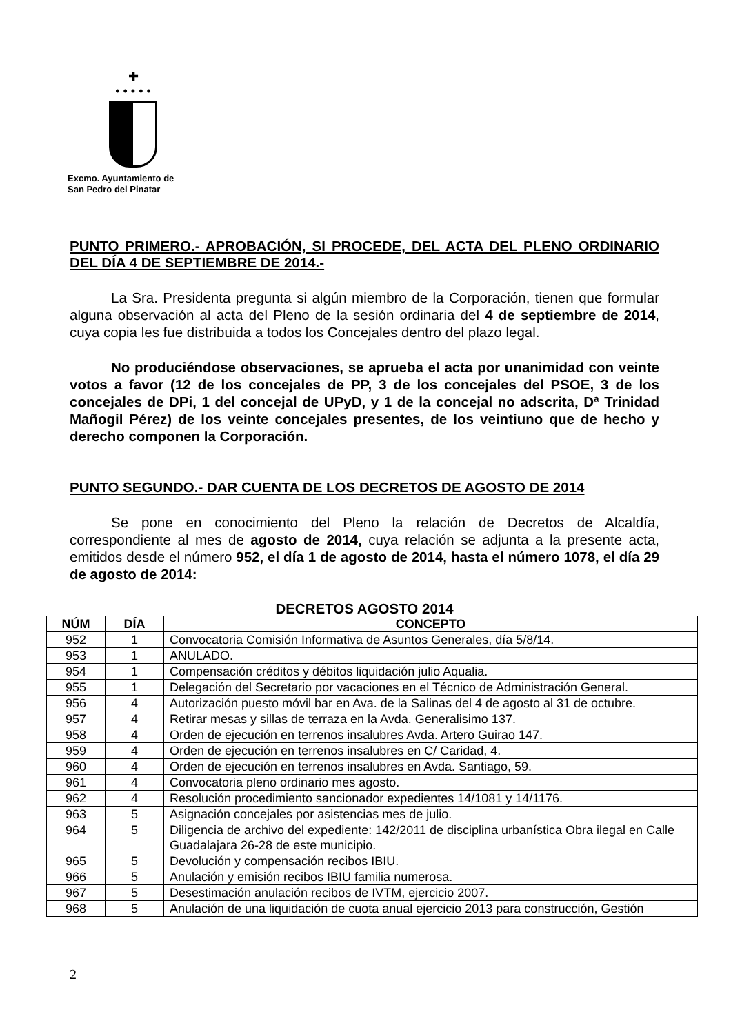✚
• • • • •
Excmo. Ayuntamiento de
San Pedro del Pinatar
PUNTO PRIMERO.- APROBACIÓN, SI PROCEDE, DEL ACTA DEL PLENO ORDINARIO DEL DÍA 4 DE SEPTIEMBRE DE 2014.-
La Sra. Presidenta pregunta si algún miembro de la Corporación, tienen que formular alguna observación al acta del Pleno de la sesión ordinaria del 4 de septiembre de 2014, cuya copia les fue distribuida a todos los Concejales dentro del plazo legal.
No produciéndose observaciones, se aprueba el acta por unanimidad con veinte votos a favor (12 de los concejales de PP, 3 de los concejales del PSOE, 3 de los concejales de DPi, 1 del concejal de UPyD, y 1 de la concejal no adscrita, Dª Trinidad Mañogil Pérez) de los veinte concejales presentes, de los veintiuno que de hecho y derecho componen la Corporación.
PUNTO SEGUNDO.- DAR CUENTA DE LOS DECRETOS DE AGOSTO DE 2014
Se pone en conocimiento del Pleno la relación de Decretos de Alcaldía, correspondiente al mes de agosto de 2014, cuya relación se adjunta a la presente acta, emitidos desde el número 952, el día 1 de agosto de 2014, hasta el número 1078, el día 29 de agosto de 2014:
DECRETOS AGOSTO 2014
| NÚM | DÍA | CONCEPTO |
| --- | --- | --- |
| 952 | 1 | Convocatoria Comisión Informativa de Asuntos Generales, día 5/8/14. |
| 953 | 1 | ANULADO. |
| 954 | 1 | Compensación créditos y débitos liquidación julio Aqualia. |
| 955 | 1 | Delegación del Secretario por vacaciones en el Técnico de Administración General. |
| 956 | 4 | Autorización puesto móvil bar en Ava. de la Salinas del 4 de agosto al 31 de octubre. |
| 957 | 4 | Retirar mesas y sillas de terraza en la Avda. Generalisimo 137. |
| 958 | 4 | Orden de ejecución en terrenos insalubres Avda. Artero Guirao 147. |
| 959 | 4 | Orden de ejecución en terrenos insalubres en C/ Caridad, 4. |
| 960 | 4 | Orden de ejecución en terrenos insalubres en Avda. Santiago, 59. |
| 961 | 4 | Convocatoria pleno ordinario mes agosto. |
| 962 | 4 | Resolución procedimiento sancionador expedientes 14/1081 y 14/1176. |
| 963 | 5 | Asignación concejales por asistencias mes de julio. |
| 964 | 5 | Diligencia de archivo del expediente: 142/2011 de disciplina urbanística Obra ilegal en Calle Guadalajara 26-28 de este municipio. |
| 965 | 5 | Devolución y compensación recibos IBIU. |
| 966 | 5 | Anulación y emisión recibos IBIU familia numerosa. |
| 967 | 5 | Desestimación anulación recibos de IVTM, ejercicio 2007. |
| 968 | 5 | Anulación de una liquidación de cuota anual ejercicio 2013 para construcción, Gestión |
2